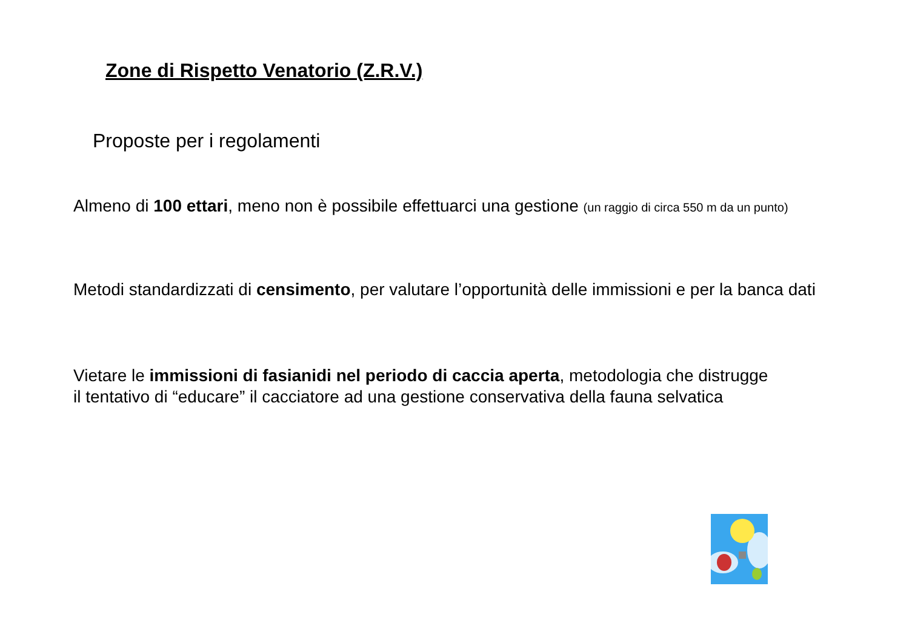Zone di Rispetto Venatorio (Z.R.V.)
Proposte per i regolamenti
Almeno di 100 ettari, meno non è possibile effettuarci una gestione (un raggio di circa 550 m da un punto)
Metodi standardizzati di censimento, per valutare l’opportunità delle immissioni e per la banca dati
Vietare le immissioni di fasianidi nel periodo di caccia aperta, metodologia che distrugge
il tentativo di “educare” il cacciatore ad una gestione conservativa della fauna selvatica